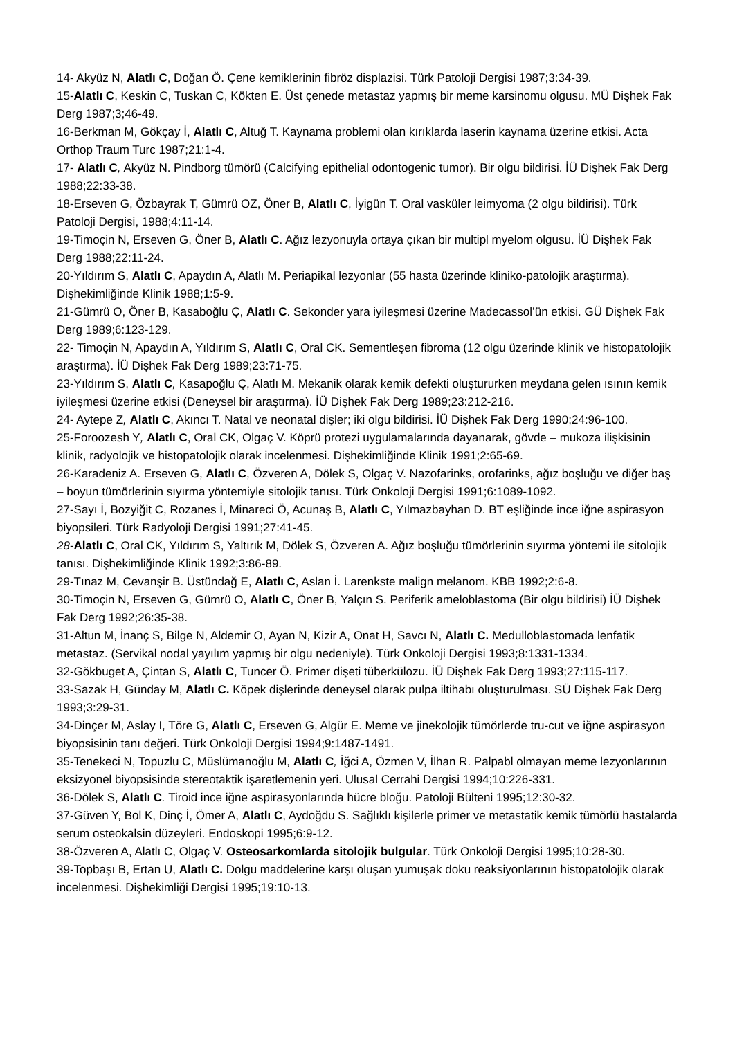14- Akyüz N, Alatlı C, Doğan Ö. Çene kemiklerinin fibröz displazisi. Türk Patoloji Dergisi 1987;3:34-39.
15-Alatlı C, Keskin C, Tuskan C, Kökten E. Üst çenede metastaz yapmış bir meme karsinomu olgusu. MÜ Dişhek Fak Derg 1987;3;46-49.
16-Berkman M, Gökçay İ, Alatlı C, Altuğ T. Kaynama problemi olan kırıklarda laserin kaynama üzerine etkisi. Acta Orthop Traum Turc 1987;21:1-4.
17- Alatlı C, Akyüz N. Pindborg tümörü (Calcifying epithelial odontogenic tumor). Bir olgu bildirisi. İÜ Dişhek Fak Derg 1988;22:33-38.
18-Erseven G, Özbayrak T, Gümrü OZ, Öner B, Alatlı C, İyigün T. Oral vasküler leimyoma (2 olgu bildirisi). Türk Patoloji Dergisi, 1988;4:11-14.
19-Timoçin N, Erseven G, Öner B, Alatlı C. Ağız lezyonuyla ortaya çıkan bir multipl myelom olgusu. İÜ Dişhek Fak Derg 1988;22:11-24.
20-Yıldırım S, Alatlı C, Apaydın A, Alatlı M. Periapikal lezyonlar (55 hasta üzerinde kliniko-patolojik araştırma). Dişhekimliğinde Klinik 1988;1:5-9.
21-Gümrü O, Öner B, Kasaboğlu Ç, Alatlı C. Sekonder yara iyileşmesi üzerine Madecassol’ün etkisi. GÜ Dişhek Fak Derg 1989;6:123-129.
22- Timoçin N, Apaydın A, Yıldırım S, Alatlı C, Oral CK. Sementleşen fibroma (12 olgu üzerinde klinik ve histopatolojik araştırma). İÜ Dişhek Fak Derg 1989;23:71-75.
23-Yıldırım S, Alatlı C, Kasapoğlu Ç, Alatlı M. Mekanik olarak kemik defekti oluştururken meydana gelen ısının kemik iyileşmesi üzerine etkisi (Deneysel bir araştırma). İÜ Dişhek Fak Derg 1989;23:212-216.
24- Aytepe Z, Alatlı C, Akıncı T. Natal ve neonatal dişler; iki olgu bildirisi. İÜ Dişhek Fak Derg 1990;24:96-100.
25-Foroozesh Y, Alatlı C, Oral CK, Olgaç V. Köprü protezi uygulamalarında dayanarak, gövde – mukoza ilişkisinin klinik, radyolojik ve histopatolojik olarak incelenmesi. Dişhekimliğinde Klinik 1991;2:65-69.
26-Karadeniz A. Erseven G, Alatlı C, Özveren A, Dölek S, Olgaç V. Nazofarinks, orofarinks, ağız boşluğu ve diğer baş – boyun tümörlerinin sıyırma yöntemiyle sitolojik tanısı. Türk Onkoloji Dergisi 1991;6:1089-1092.
27-Sayı İ, Bozyiğit C, Rozanes İ, Minareci Ö, Acunaş B, Alatlı C, Yılmazbayhan D. BT eşliğinde ince iğne aspirasyon biyopsileri. Türk Radyoloji Dergisi 1991;27:41-45.
28-Alatlı C, Oral CK, Yıldırım S, Yaltırık M, Dölek S, Özveren A. Ağız boşluğu tümörlerinin sıyırma yöntemi ile sitolojik tanısı. Dişhekimliğinde Klinik 1992;3:86-89.
29-Tınaz M, Cevanşir B. Üstündağ E, Alatlı C, Aslan İ. Larenkste malign melanom. KBB 1992;2:6-8.
30-Timoçin N, Erseven G, Gümrü O, Alatlı C, Öner B, Yalçın S. Periferik ameloblastoma (Bir olgu bildirisi) İÜ Dişhek Fak Derg 1992;26:35-38.
31-Altun M, İnanç S, Bilge N, Aldemir O, Ayan N, Kizir A, Onat H, Savcı N, Alatlı C. Medulloblastomada lenfatik metastaz. (Servikal nodal yayılım yapmış bir olgu nedeniyle). Türk Onkoloji Dergisi 1993;8:1331-1334.
32-Gökbuget A, Çintan S, Alatlı C, Tuncer Ö. Primer dişeti tüberkülozu. İÜ Dişhek Fak Derg 1993;27:115-117.
33-Sazak H, Günday M, Alatlı C. Köpek dişlerinde deneysel olarak pulpa iltihabı oluşturulması. SÜ Dişhek Fak Derg 1993;3:29-31.
34-Dinçer M, Aslay I, Töre G, Alatlı C, Erseven G, Algür E. Meme ve jinekolojik tümörlerde tru-cut ve iğne aspirasyon biyopsisinin tanı değeri. Türk Onkoloji Dergisi 1994;9:1487-1491.
35-Tenekeci N, Topuzlu C, Müslümanoğlu M, Alatlı C, İğci A, Özmen V, İlhan R. Palpabl olmayan meme lezyonlarının eksizyonel biyopsisinde stereotaktik işaretlemenin yeri. Ulusal Cerrahi Dergisi 1994;10:226-331.
36-Dölek S, Alatlı C. Tiroid ince iğne aspirasyonlarında hücre bloğu. Patoloji Bülteni 1995;12:30-32.
37-Güven Y, Bol K, Dinç İ, Ömer A, Alatlı C, Aydoğdu S. Sağlıklı kişilerle primer ve metastatik kemik tümörlü hastalarda serum osteokalsin düzeyleri. Endoskopi 1995;6:9-12.
38-Özveren A, Alatlı C, Olgaç V. Osteosarkomlarda sitolojik bulgular. Türk Onkoloji Dergisi 1995;10:28-30.
39-Topbaşı B, Ertan U, Alatlı C. Dolgu maddelerine karşı oluşan yumuşak doku reaksiyonlarının histopatolojik olarak incelenmesi. Dişhekimliği Dergisi 1995;19:10-13.